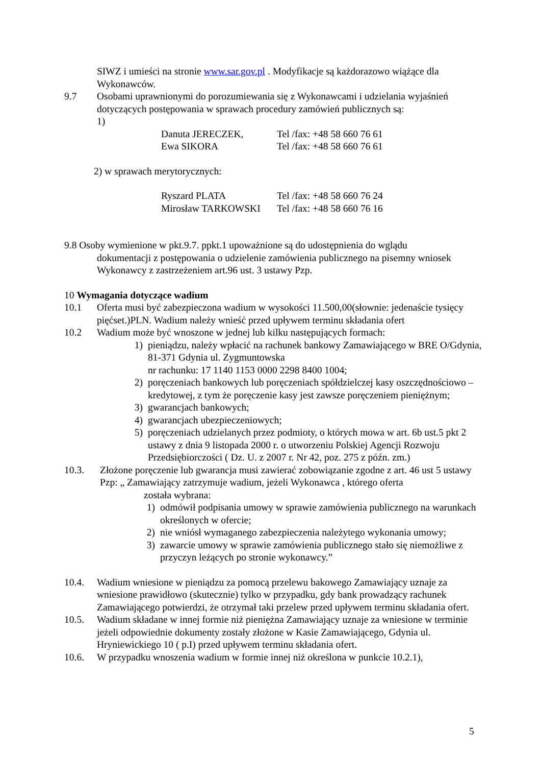SIWZ i umieści na stronie www.sar.gov.pl . Modyfikacje są każdorazowo wiążące dla Wykonawców.
9.7 Osobami uprawnionymi do porozumiewania się z Wykonawcami i udzielania wyjaśnień dotyczących postępowania w sprawach procedury zamówień publicznych są:
1)
Danuta JERECZEK, Tel /fax: +48 58 660 76 61
Ewa SIKORA Tel /fax: +48 58 660 76 61
2) w sprawach merytorycznych:
Ryszard PLATA Tel /fax: +48 58 660 76 24
Mirosław TARKOWSKI Tel /fax: +48 58 660 76 16
9.8 Osoby wymienione w pkt.9.7. ppkt.1 upoważnione są do udostępnienia do wglądu
dokumentacji z postępowania o udzielenie zamówienia publicznego na pisemny wniosek Wykonawcy z zastrzeżeniem art.96 ust. 3 ustawy Pzp.
10 Wymagania dotyczące wadium
10.1 Oferta musi być zabezpieczona wadium w wysokości 11.500,00(słownie: jedenaście tysięcy pięćset.)PLN. Wadium należy wnieść przed upływem terminu składania ofert
10.2 Wadium może być wnoszone w jednej lub kilku następujących formach:
1) pieniądzu, należy wpłacić na rachunek bankowy Zamawiającego w BRE O/Gdynia, 81-371 Gdynia ul. Zygmuntowska
nr rachunku: 17 1140 1153 0000 2298 8400 1004;
2) poręczeniach bankowych lub poręczeniach spółdzielczej kasy oszczędnościowo – kredytowej, z tym że poręczenie kasy jest zawsze poręczeniem pieniężnym;
3) gwarancjach bankowych;
4) gwarancjach ubezpieczeniowych;
5) poręczeniach udzielanych przez podmioty, o których mowa w art. 6b ust.5 pkt 2 ustawy z dnia 9 listopada 2000 r. o utworzeniu Polskiej Agencji Rozwoju Przedsiębiorczości ( Dz. U. z 2007 r. Nr 42, poz. 275 z późn. zm.)
10.3. Złożone poręczenie lub gwarancja musi zawierać zobowiązanie zgodne z art. 46 ust 5 ustawy Pzp: „ Zamawiający zatrzymuje wadium, jeżeli Wykonawca , którego oferta
została wybrana:
1) odmówił podpisania umowy w sprawie zamówienia publicznego na warunkach określonych w ofercie;
2) nie wniósł wymaganego zabezpieczenia należytego wykonania umowy;
3) zawarcie umowy w sprawie zamówienia publicznego stało się niemożliwe z przyczyn leżących po stronie wykonawcy.”
10.4. Wadium wniesione w pieniądzu za pomocą przelewu bakowego Zamawiający uznaje za wniesione prawidłowo (skutecznie) tylko w przypadku, gdy bank prowadzący rachunek Zamawiającego potwierdzi, że otrzymał taki przelew przed upływem terminu składania ofert.
10.5. Wadium składane w innej formie niż pieniężna Zamawiający uznaje za wniesione w terminie jeżeli odpowiednie dokumenty zostały złożone w Kasie Zamawiającego, Gdynia ul. Hryniewickiego 10 ( p.I) przed upływem terminu składania ofert.
10.6. W przypadku wnoszenia wadium w formie innej niż określona w punkcie 10.2.1),
5